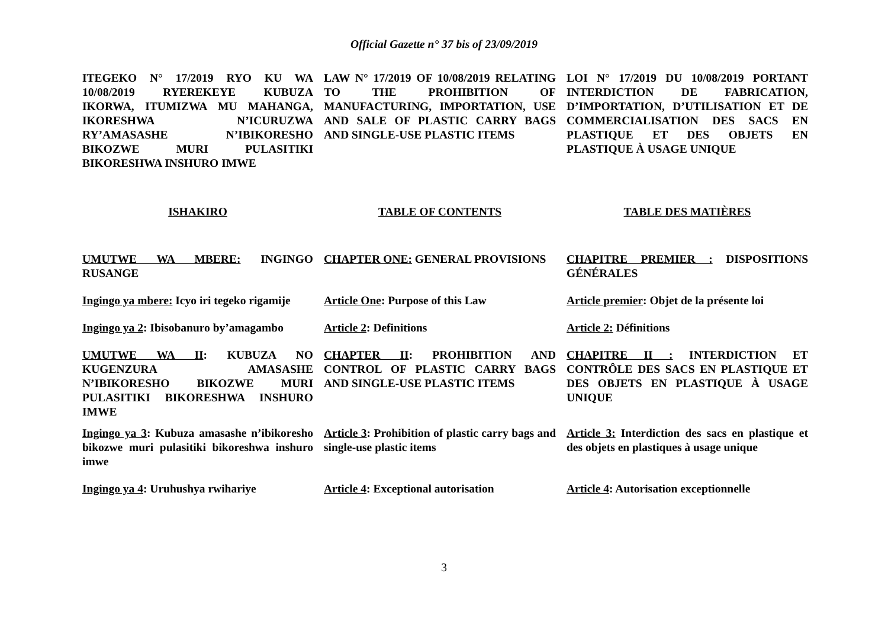Official Gazette n° 37 bis of 23/09/2019
ITEGEKO N° 17/2019 RYO KU WA 10/08/2019 RYEREKEYE KUBUZA IKORWA, ITUMIZWA MU MAHANGA, IKORESHWA N’ICURUZWA RY’AMASASHE N’IBIKORESHO BIKOZWE MURI PULASITIKI BIKORESHWA INSHURO IMWE
LAW N° 17/2019 OF 10/08/2019 RELATING TO THE PROHIBITION OF MANUFACTURING, IMPORTATION, USE AND SALE OF PLASTIC CARRY BAGS AND SINGLE-USE PLASTIC ITEMS
LOI N° 17/2019 DU 10/08/2019 PORTANT INTERDICTION DE FABRICATION, D’IMPORTATION, D’UTILISATION ET DE COMMERCIALISATION DES SACS EN PLASTIQUE ET DES OBJETS EN PLASTIQUE À USAGE UNIQUE
ISHAKIRO
TABLE OF CONTENTS
TABLE DES MATIÈRES
UMUTWE WA MBERE: INGINGO RUSANGE
CHAPTER ONE: GENERAL PROVISIONS
CHAPITRE PREMIER : DISPOSITIONS GÉNÉRALES
Ingingo ya mbere: Icyo iri tegeko rigamije
Article One: Purpose of this Law
Article premier: Objet de la présente loi
Ingingo ya 2: Ibisobanuro by’amagambo
Article 2: Definitions
Article 2: Définitions
UMUTWE WA II: KUBUZA NO KUGENZURA AMASASHE N’IBIKORESHO BIKOZWE MURI PULASITIKI BIKORESHWA INSHURO IMWE
CHAPTER II: PROHIBITION AND CONTROL OF PLASTIC CARRY BAGS AND SINGLE-USE PLASTIC ITEMS
CHAPITRE II : INTERDICTION ET CONTRÔLE DES SACS EN PLASTIQUE ET DES OBJETS EN PLASTIQUE À USAGE UNIQUE
Ingingo ya 3: Kubuza amasashe n’ibikoresho bikozwe muri pulasitiki bikoreshwa inshuro imwe
Article 3: Prohibition of plastic carry bags and single-use plastic items
Article 3: Interdiction des sacs en plastique et des objets en plastiques à usage unique
Ingingo ya 4: Uruhushya rwihariye
Article 4: Exceptional autorisation
Article 4: Autorisation exceptionnelle
3